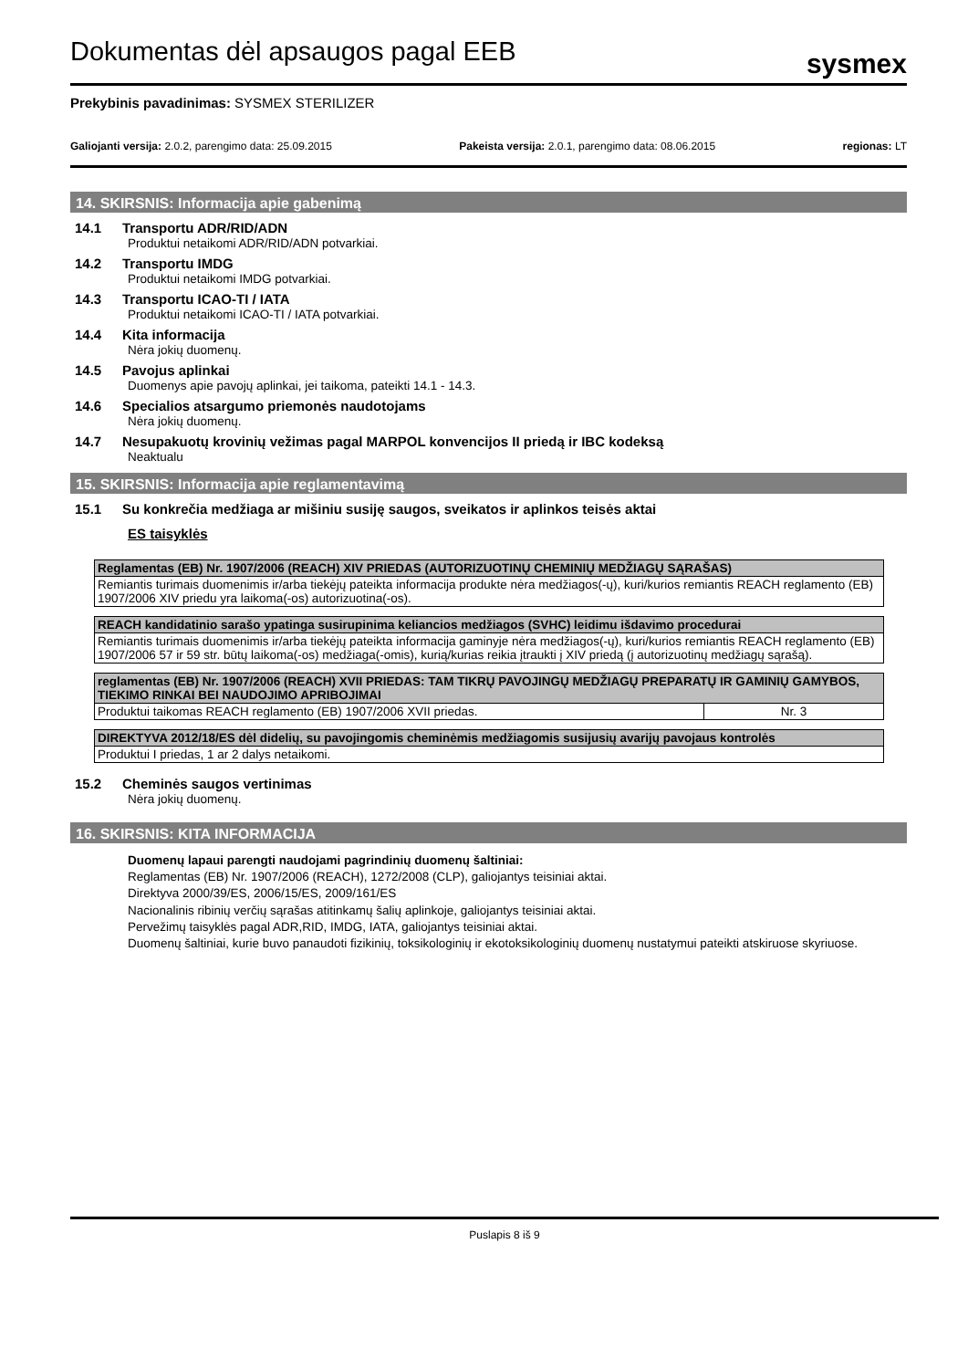Dokumentas dėl apsaugos pagal EEB
sysmex
Prekybinis pavadinimas: SYSMEX STERILIZER
Galiojanti versija: 2.0.2, parengimo data: 25.09.2015 Pakeista versija: 2.0.1, parengimo data: 08.06.2015 regionas: LT
14. SKIRSNIS: Informacija apie gabenimą
14.1 Transportu ADR/RID/ADN
Produktui netaikomi ADR/RID/ADN potvarkiai.
14.2 Transportu IMDG
Produktui netaikomi IMDG potvarkiai.
14.3 Transportu ICAO-TI / IATA
Produktui netaikomi ICAO-TI / IATA potvarkiai.
14.4 Kita informacija
Nėra jokių duomenų.
14.5 Pavojus aplinkai
Duomenys apie pavojų aplinkai, jei taikoma, pateikti 14.1 - 14.3.
14.6 Specialios atsargumo priemonės naudotojams
Nėra jokių duomenų.
14.7 Nesupakuotų krovinių vežimas pagal MARPOL konvencijos II priedą ir IBC kodeksą
Neaktualu
15. SKIRSNIS: Informacija apie reglamentavimą
15.1 Su konkrečia medžiaga ar mišiniu susiję saugos, sveikatos ir aplinkos teisės aktai
ES taisyklės
| Reglamentas (EB) Nr. 1907/2006 (REACH) XIV PRIEDAS (AUTORIZUOTINŲ CHEMINIŲ MEDŽIAGŲ SĄRAŠAS) |
| --- |
| Remiantis turimais duomenimis ir/arba tiekėjų pateikta informacija produkte nėra medžiagos(-ų), kuri/kurios remiantis REACH reglamento (EB) 1907/2006 XIV priedu yra laikoma(-os) autorizuotina(-os). |
| REACH kandidatinio sarašo ypatinga susirupinima keliancios medžiagos (SVHC) leidimu išdavimo procedurai |
| --- |
| Remiantis turimais duomenimis ir/arba tiekėjų pateikta informacija gaminyje nėra medžiagos(-ų), kuri/kurios remiantis REACH reglamento (EB) 1907/2006 57 ir 59 str. būtų laikoma(-os) medžiaga(-omis), kurią/kurias reikia įtraukti į XIV priedą (į autorizuotinų medžiagų sąrašą). |
| reglamentas (EB) Nr. 1907/2006 (REACH) XVII PRIEDAS: TAM TIKRŲ PAVOJINGŲ MEDŽIAGŲ PREPARATŲ IR GAMINIŲ GAMYBOS, TIEKIMO RINKAI BEI NAUDOJIMO APRIBOJIMAI | |
| --- | --- |
| Produktui taikomas REACH reglamento (EB) 1907/2006 XVII priedas. | Nr. 3 |
| DIREKTYVA 2012/18/ES dėl didelių, su pavojingomis cheminėmis medžiagomis susijusių avarijų pavojaus kontrolės |
| --- |
| Produktui I priedas, 1 ar 2 dalys netaikomi. |
15.2 Cheminės saugos vertinimas
Nėra jokių duomenų.
16. SKIRSNIS: KITA INFORMACIJA
Duomenų lapaui parengti naudojami pagrindinių duomenų šaltiniai:
Reglamentas (EB) Nr. 1907/2006 (REACH), 1272/2008 (CLP), galiojantys teisiniai aktai.
Direktyva 2000/39/ES, 2006/15/ES, 2009/161/ES
Nacionalinis ribinių verčių sąrašas atitinkamų šalių aplinkoje, galiojantys teisiniai aktai.
Pervežimų taisyklės pagal ADR,RID, IMDG, IATA, galiojantys teisiniai aktai.
Duomenų šaltiniai, kurie buvo panaudoti fizikinių, toksikologinių ir ekotoksikologinių duomenų nustatymui pateikti atskiruose skyriuose.
Puslapis 8 iš 9